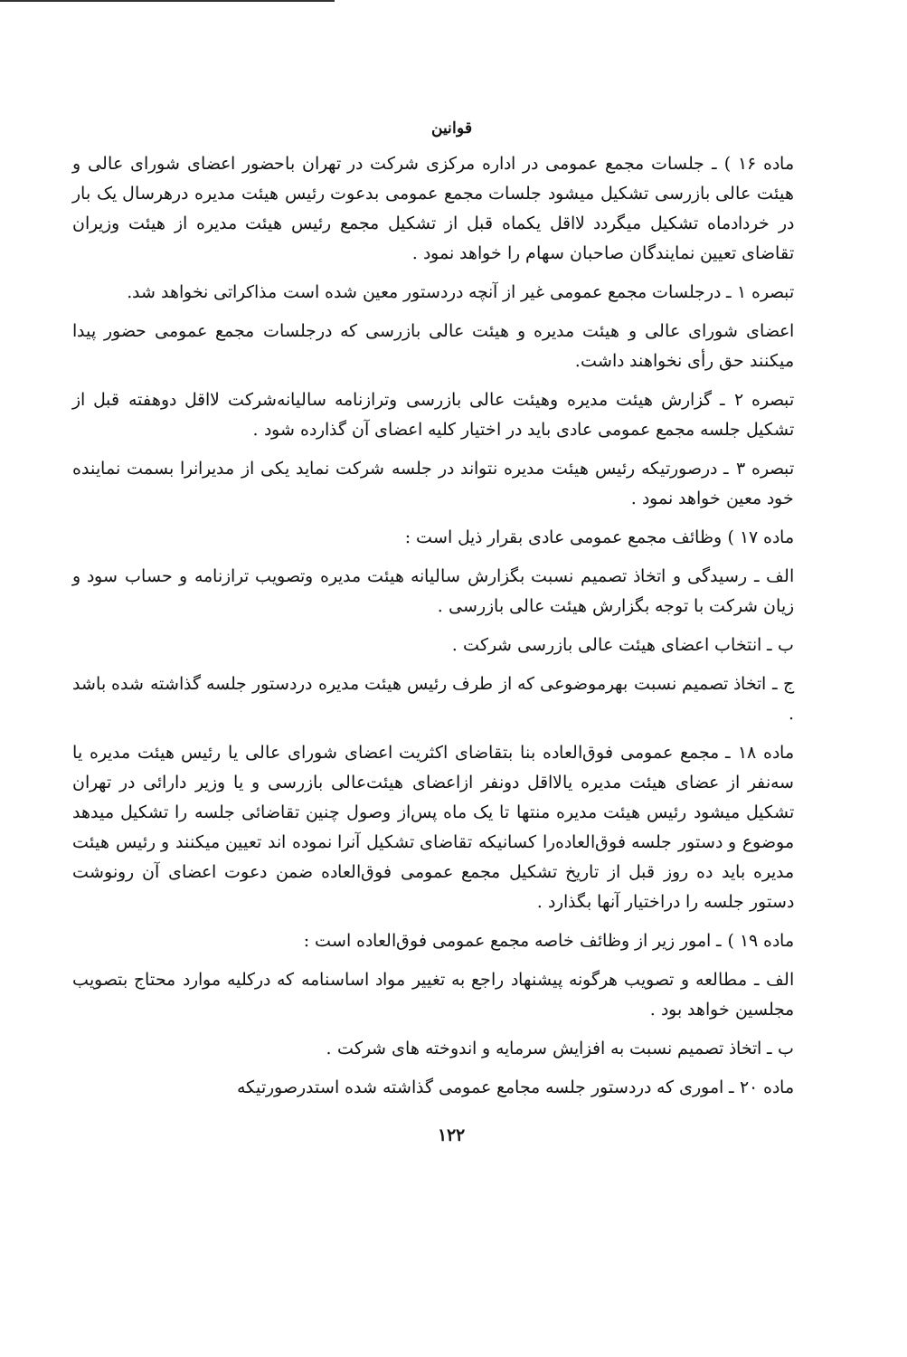قوانین
ماده ۱۶ ) ـ جلسات مجمع عمومی در اداره مرکزی شرکت در تهران باحضور اعضای شورای عالی و هیئت عالی بازرسی تشکیل میشود جلسات مجمع عمومی بدعوت رئیس هیئت مدیره درهرسال یک بار در خردادماه تشکیل میگردد لااقل یکماه قبل از تشکیل مجمع رئیس هیئت مدیره از هیئت وزیران تقاضای تعیین نمایندگان صاحبان سهام را خواهد نمود .
تبصره ۱ ـ درجلسات مجمع عمومی غیر از آنچه دردستور معین شده است مذاکراتی نخواهد شد.
اعضای شورای عالی و هیئت مدیره و هیئت عالی بازرسی که درجلسات مجمع عمومی حضور پیدا میکنند حق رأی نخواهند داشت.
تبصره ۲ ـ گزارش هیئت مدیره وهیئت عالی بازرسی وترازنامه سالیانه‌شرکت لااقل دوهفته قبل از تشکیل جلسه مجمع عمومی عادی باید در اختیار کلیه اعضای آن گذارده شود .
تبصره ۳ ـ درصورتیکه رئیس هیئت مدیره نتواند در جلسه شرکت نماید یکی از مدیرانرا بسمت نماینده خود معین خواهد نمود .
ماده ۱۷ ) وظائف مجمع عمومی عادی بقرار ذیل است :
الف ـ رسیدگی و اتخاذ تصمیم نسبت بگزارش سالیانه هیئت مدیره وتصویب ترازنامه و حساب سود و زیان شرکت با توجه بگزارش هیئت عالی بازرسی .
ب ـ انتخاب اعضای هیئت عالی بازرسی شرکت .
ج ـ اتخاذ تصمیم نسبت بهرموضوعی که از طرف رئیس هیئت مدیره دردستور جلسه گذاشته شده باشد .
ماده ۱۸ ـ مجمع عمومی فوق‌العاده بنا بتقاضای اکثریت اعضای شورای عالی یا رئیس هیئت مدیره یا سه‌نفر از عضای هیئت مدیره یالااقل دونفر ازاعضای هیئت‌عالی بازرسی و یا وزیر دارائی در تهران تشکیل میشود رئیس هیئت مدیره منتها تا یک ماه پس‌از وصول چنین تقاضائی جلسه را تشکیل میدهد موضوع و دستور جلسه فوق‌العاده‌را کسانیکه تقاضای تشکیل آنرا نموده اند تعیین میکنند و رئیس هیئت مدیره باید ده روز قبل از تاریخ تشکیل مجمع عمومی فوق‌العاده ضمن دعوت اعضای آن رونوشت دستور جلسه را دراختیار آنها بگذارد .
ماده ۱۹ ) ـ امور زیر از وظائف خاصه مجمع عمومی فوق‌العاده است :
الف ـ مطالعه و تصویب هرگونه پیشنهاد راجع به تغییر مواد اساسنامه که درکلیه موارد محتاج بتصویب مجلسین خواهد بود .
ب ـ اتخاذ تصمیم نسبت به افزایش سرمایه و اندوخته های شرکت .
ماده ۲۰ ـ اموری که دردستور جلسه مجامع عمومی گذاشته شده استدرصورتیکه
۱۲۲